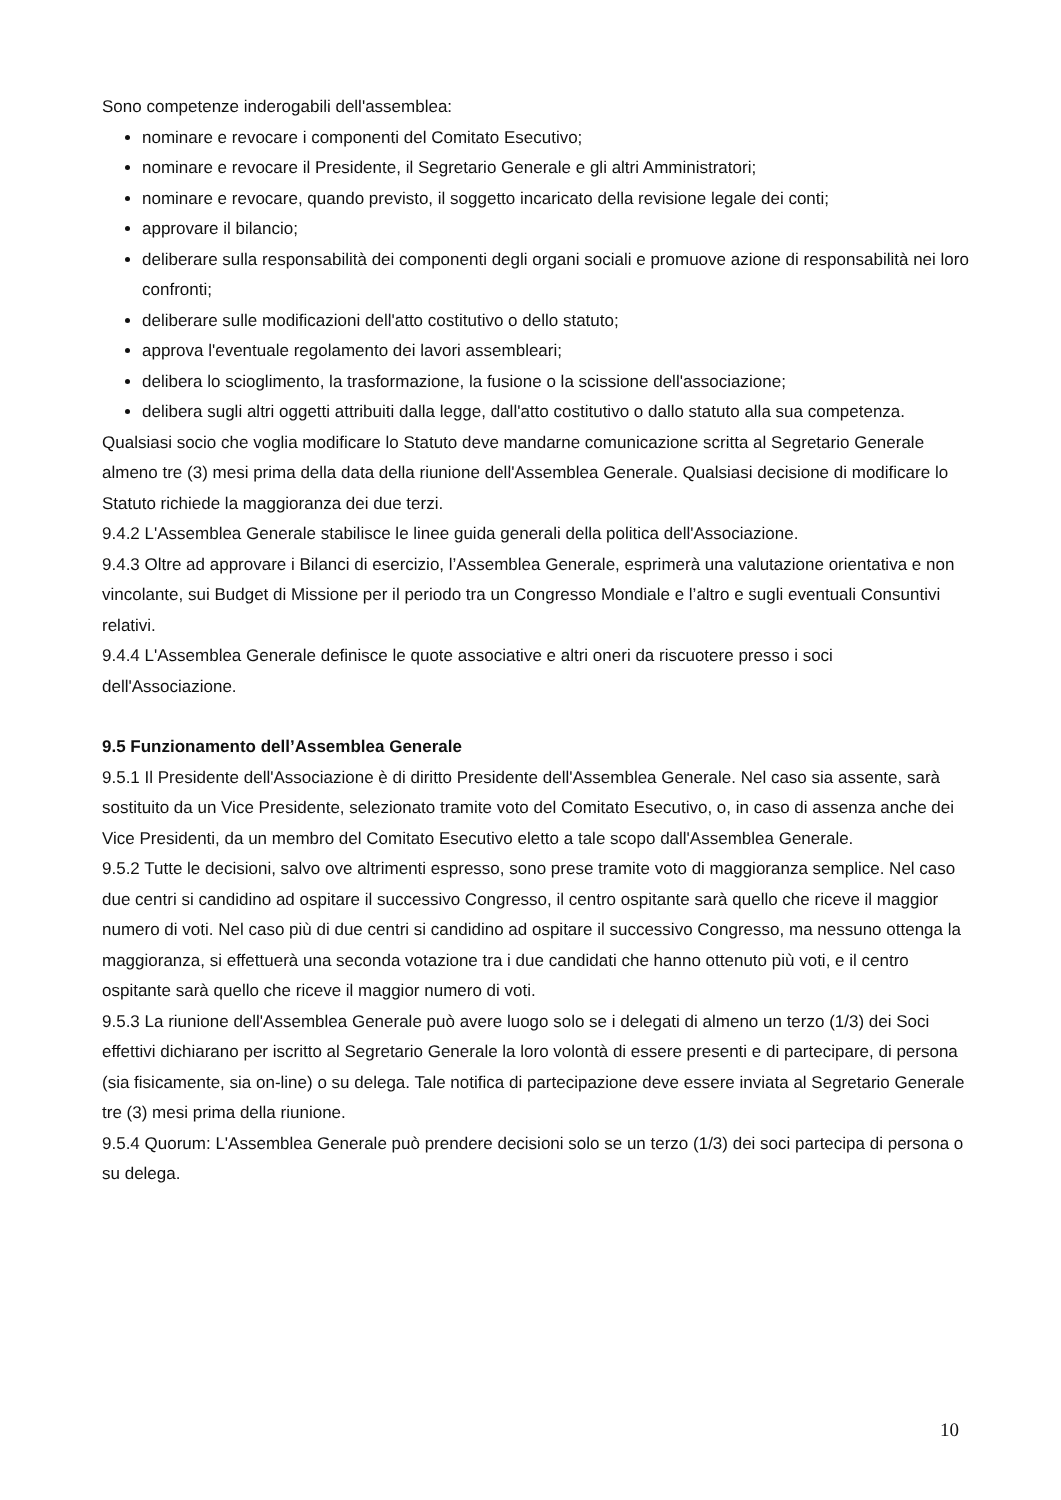Sono competenze inderogabili dell'assemblea:
nominare e revocare i componenti del Comitato Esecutivo;
nominare e revocare il Presidente, il Segretario Generale e gli altri Amministratori;
nominare e revocare, quando previsto, il soggetto incaricato della revisione legale dei conti;
approvare il bilancio;
deliberare sulla responsabilità dei componenti degli organi sociali e promuove azione di responsabilità nei loro confronti;
deliberare sulle modificazioni dell'atto costitutivo o dello statuto;
approva l'eventuale regolamento dei lavori assembleari;
delibera lo scioglimento, la trasformazione, la fusione o la scissione dell'associazione;
delibera sugli altri oggetti attribuiti dalla legge, dall'atto costitutivo o dallo statuto alla sua competenza.
Qualsiasi socio che voglia modificare lo Statuto deve mandarne comunicazione scritta al Segretario Generale almeno tre (3) mesi prima della data della riunione dell'Assemblea Generale. Qualsiasi decisione di modificare lo Statuto richiede la maggioranza dei due terzi.
9.4.2 L'Assemblea Generale stabilisce le linee guida generali della politica dell'Associazione.
9.4.3 Oltre ad approvare i Bilanci di esercizio, l’Assemblea Generale, esprimerà una valutazione orientativa e non vincolante, sui Budget di Missione per il periodo tra un Congresso Mondiale e l’altro e sugli eventuali Consuntivi relativi.
9.4.4 L'Assemblea Generale definisce le quote associative e altri oneri da riscuotere presso i soci dell'Associazione.
9.5 Funzionamento dell’Assemblea Generale
9.5.1 Il Presidente dell'Associazione è di diritto Presidente dell'Assemblea Generale. Nel caso sia assente, sarà sostituito da un Vice Presidente, selezionato tramite voto del Comitato Esecutivo, o, in caso di assenza anche dei Vice Presidenti, da un membro del Comitato Esecutivo eletto a tale scopo dall'Assemblea Generale.
9.5.2 Tutte le decisioni, salvo ove altrimenti espresso, sono prese tramite voto di maggioranza semplice. Nel caso due centri si candidino ad ospitare il successivo Congresso, il centro ospitante sarà quello che riceve il maggior numero di voti. Nel caso più di due centri si candidino ad ospitare il successivo Congresso, ma nessuno ottenga la maggioranza, si effettuerà una seconda votazione tra i due candidati che hanno ottenuto più voti, e il centro ospitante sarà quello che riceve il maggior numero di voti.
9.5.3 La riunione dell'Assemblea Generale può avere luogo solo se i delegati di almeno un terzo (1/3) dei Soci effettivi dichiarano per iscritto al Segretario Generale la loro volontà di essere presenti e di partecipare, di persona (sia fisicamente, sia on-line) o su delega. Tale notifica di partecipazione deve essere inviata al Segretario Generale tre (3) mesi prima della riunione.
9.5.4 Quorum: L'Assemblea Generale può prendere decisioni solo se un terzo (1/3) dei soci partecipa di persona o su delega.
10